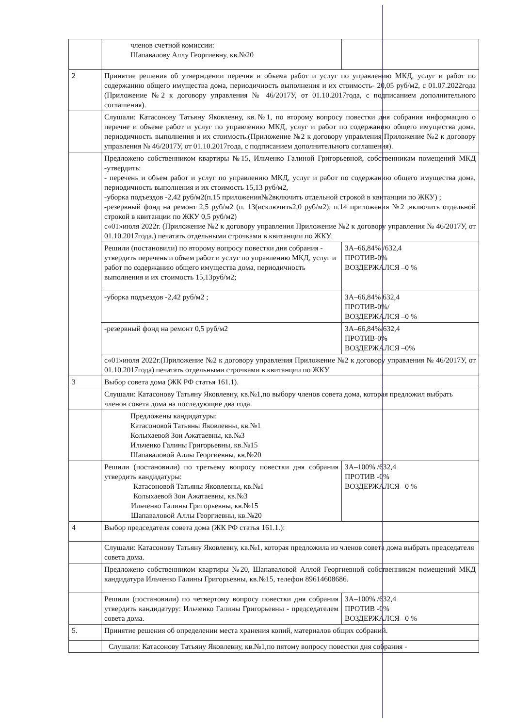| | членов счетной комиссии: Шапавалову Аллу Георгиевну, кв.№20 | | |
| 2 | Принятие решения об утверждении перечня и объема работ и услуг по управлению МКД, услуг и работ по содержанию общего имущества дома, периодичность выполнения и их стоимость- 20,05 руб/м2, с 01.07.2022года (Приложение №2 к договору управления № 46/2017У, от 01.10.2017года, с подписанием дополнительного соглашения). | | |
| | Слушали: Катасонову Татьяну Яковлевну, кв.№1, по второму вопросу повестки дня собрания информацию о перечне и объеме работ и услуг по управлению МКД, услуг и работ по содержанию общего имущества дома, периодичность выполнения и их стоимость.(Приложение №2 к договору управления Приложение №2 к договору управления № 46/2017У, от 01.10.2017года, с подписанием дополнительного соглашения). | | |
| | Предложено собственником квартиры №15, Ильченко Галиной Григорьевной, собственникам помещений МКД -утвердить: - перечень и объем работ и услуг по управлению МКД, услуг и работ по содержанию общего имущества дома, периодичность выполнения и их стоимость 15,13 руб/м2, -уборка подъездов -2,42 руб/м2(п.15 приложения№2включить отдельной строкой в квитанции по ЖКУ) ; -резервный фонд на ремонт 2,5 руб/м2 (п. 13(исключить2,0 руб/м2), п.14 приложения №2 ,включить отдельной строкой в квитанции по ЖКУ 0,5 руб/м2) с«01»июля 2022г. (Приложение №2 к договору управления Приложение №2 к договору управления № 46/2017У, от 01.10.2017года.) печатать отдельными строчками в квитанции по ЖКУ. | | |
| | Решили (постановили) по второму вопросу повестки дня собрания - утвердить перечень и объем работ и услуг по управлению МКД, услуг и работ по содержанию общего имущества дома, периодичность выполнения и их стоимость 15,13руб/м2; | ЗА–66,84% /632,4 ПРОТИВ-0% ВОЗДЕРЖАЛСЯ –0 % | |
| | -уборка подъездов -2,42 руб/м2 ; | ЗА–66,84% 632,4 ПРОТИВ-0%/ ВОЗДЕРЖАЛСЯ –0 % | |
| | -резервный фонд на ремонт 0,5 руб/м2 | ЗА–66,84%/632,4 ПРОТИВ-0% ВОЗДЕРЖАЛСЯ –0% | |
| | с«01»июля 2022г.(Приложение №2 к договору управления Приложение №2 к договору управления № 46/2017У, от 01.10.2017года) печатать отдельными строчками в квитанции по ЖКУ. | | |
| 3 | Выбор совета дома (ЖК РФ статья 161.1). | | |
| | Слушали: Катасонову Татьяну Яковлевну, кв.№1,по выбору членов совета дома, которая предложил выбрать членов совета дома на последующие два года. | | |
| | Предложены кандидатуры: Катасоновой Татьяны Яковлевны, кв.№1 Колыхаевой Зои Ажатаевны, кв.№3 Ильченко Галины Григорьевны, кв.№15 Шапаваловой Аллы Георгиевны, кв.№20 | | |
| | Решили (постановили) по третьему вопросу повестки дня собрания утвердить кандидатуры: Катасоновой Татьяны Яковлевны, кв.№1 Колыхаевой Зои Ажатаевны, кв.№3 Ильченко Галины Григорьевны, кв.№15 Шапаваловой Аллы Георгиевны, кв.№20 | | ЗА–100% /632,4 ПРОТИВ -0% ВОЗДЕРЖАЛСЯ –0 % |
| 4 | Выбор председателя совета дома (ЖК РФ статья 161.1.): | | |
| | Слушали: Катасонову Татьяну Яковлевну, кв.№1, которая предложила из членов совета дома выбрать председателя совета дома. | | |
| | Предложено собственником квартиры №20, Шапаваловой Аллой Георгиевной собственникам помещений МКД кандидатура Ильченко Галины Григорьевны, кв.№15, телефон 89614608686. | | |
| | Решили (постановили) по четвертому вопросу повестки дня собрания утвердить кандидатуру: Ильченко Галины Григорьевны - председателем совета дома. | | ЗА–100% /632,4 ПРОТИВ -0% ВОЗДЕРЖАЛСЯ –0 % |
| 5. | Принятие решения об определении места хранения копий, материалов общих собраний. | | |
| | Слушали: Катасонову Татьяну Яковлевну, кв.№1,по пятому вопросу повестки дня собрания - | | |